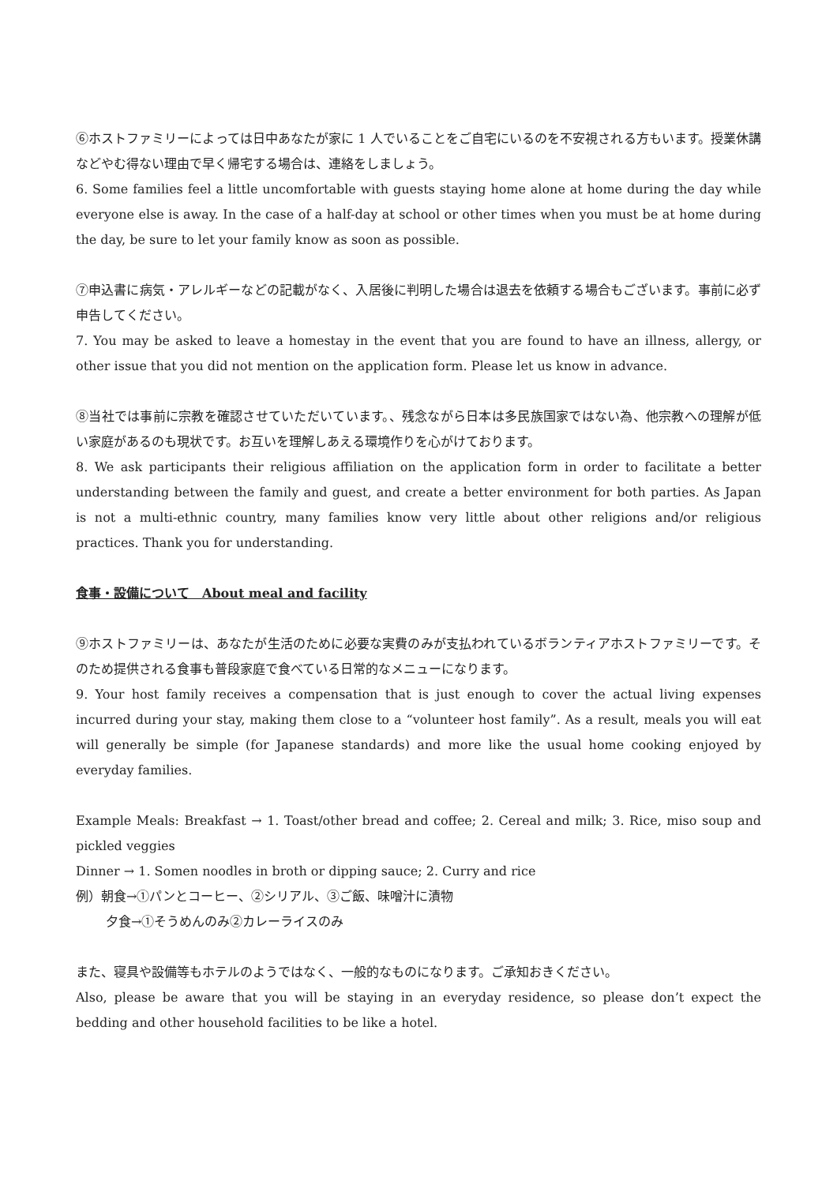⑥ホストファミリーによっては日中あなたが家に 1 人でいることをご自宅にいるのを不安視される方もいます。授業休講などやむ得ない理由で早く帰宅する場合は、連絡をしましょう。
6. Some families feel a little uncomfortable with guests staying home alone at home during the day while everyone else is away. In the case of a half-day at school or other times when you must be at home during the day, be sure to let your family know as soon as possible.
⑦申込書に病気・アレルギーなどの記載がなく、入居後に判明した場合は退去を依頼する場合もございます。事前に必ず申告してください。
7. You may be asked to leave a homestay in the event that you are found to have an illness, allergy, or other issue that you did not mention on the application form. Please let us know in advance.
⑧当社では事前に宗教を確認させていただいています。、残念ながら日本は多民族国家ではない為、他宗教への理解が低い家庭があるのも現状です。お互いを理解しあえる環境作りを心がけております。
8. We ask participants their religious affiliation on the application form in order to facilitate a better understanding between the family and guest, and create a better environment for both parties. As Japan is not a multi-ethnic country, many families know very little about other religions and/or religious practices. Thank you for understanding.
食事・設備について　About meal and facility
⑨ホストファミリーは、あなたが生活のために必要な実費のみが支払われているボランティアホストファミリーです。そのため提供される食事も普段家庭で食べている日常的なメニューになります。
9. Your host family receives a compensation that is just enough to cover the actual living expenses incurred during your stay, making them close to a “volunteer host family”. As a result, meals you will eat will generally be simple (for Japanese standards) and more like the usual home cooking enjoyed by everyday families.
Example Meals: Breakfast → 1. Toast/other bread and coffee; 2. Cereal and milk; 3. Rice, miso soup and pickled veggies
Dinner → 1. Somen noodles in broth or dipping sauce; 2. Curry and rice
例）朝食→①パンとコーヒー、②シリアル、③ご飯、味噌汁に漬物
夕食→①そうめんのみ②カレーライスのみ
また、寝具や設備等もホテルのようではなく、一般的なものになります。ご承知おきください。
Also, please be aware that you will be staying in an everyday residence, so please don’t expect the bedding and other household facilities to be like a hotel.